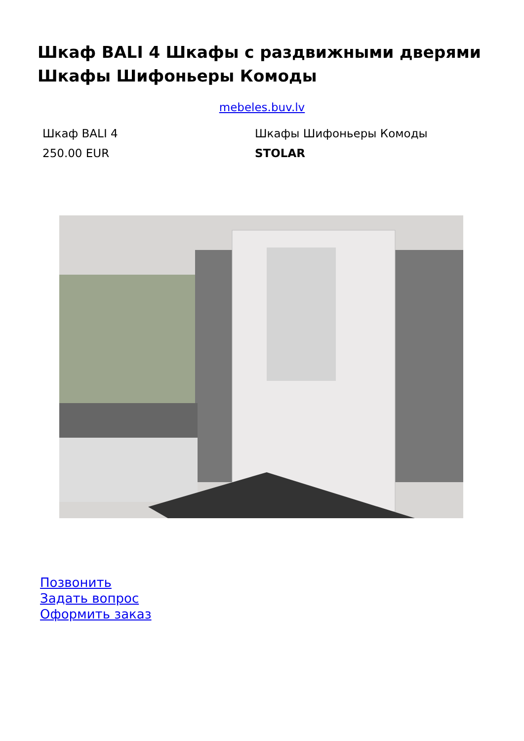Шкаф BALI 4 Шкафы с раздвижными дверями Шкафы Шифоньеры Комоды
mebeles.buv.lv
Шкаф BALI 4
Шкафы Шифоньеры Комоды
250.00 EUR
STOLAR
Позвонить
Задать вопрос
Оформить заказ